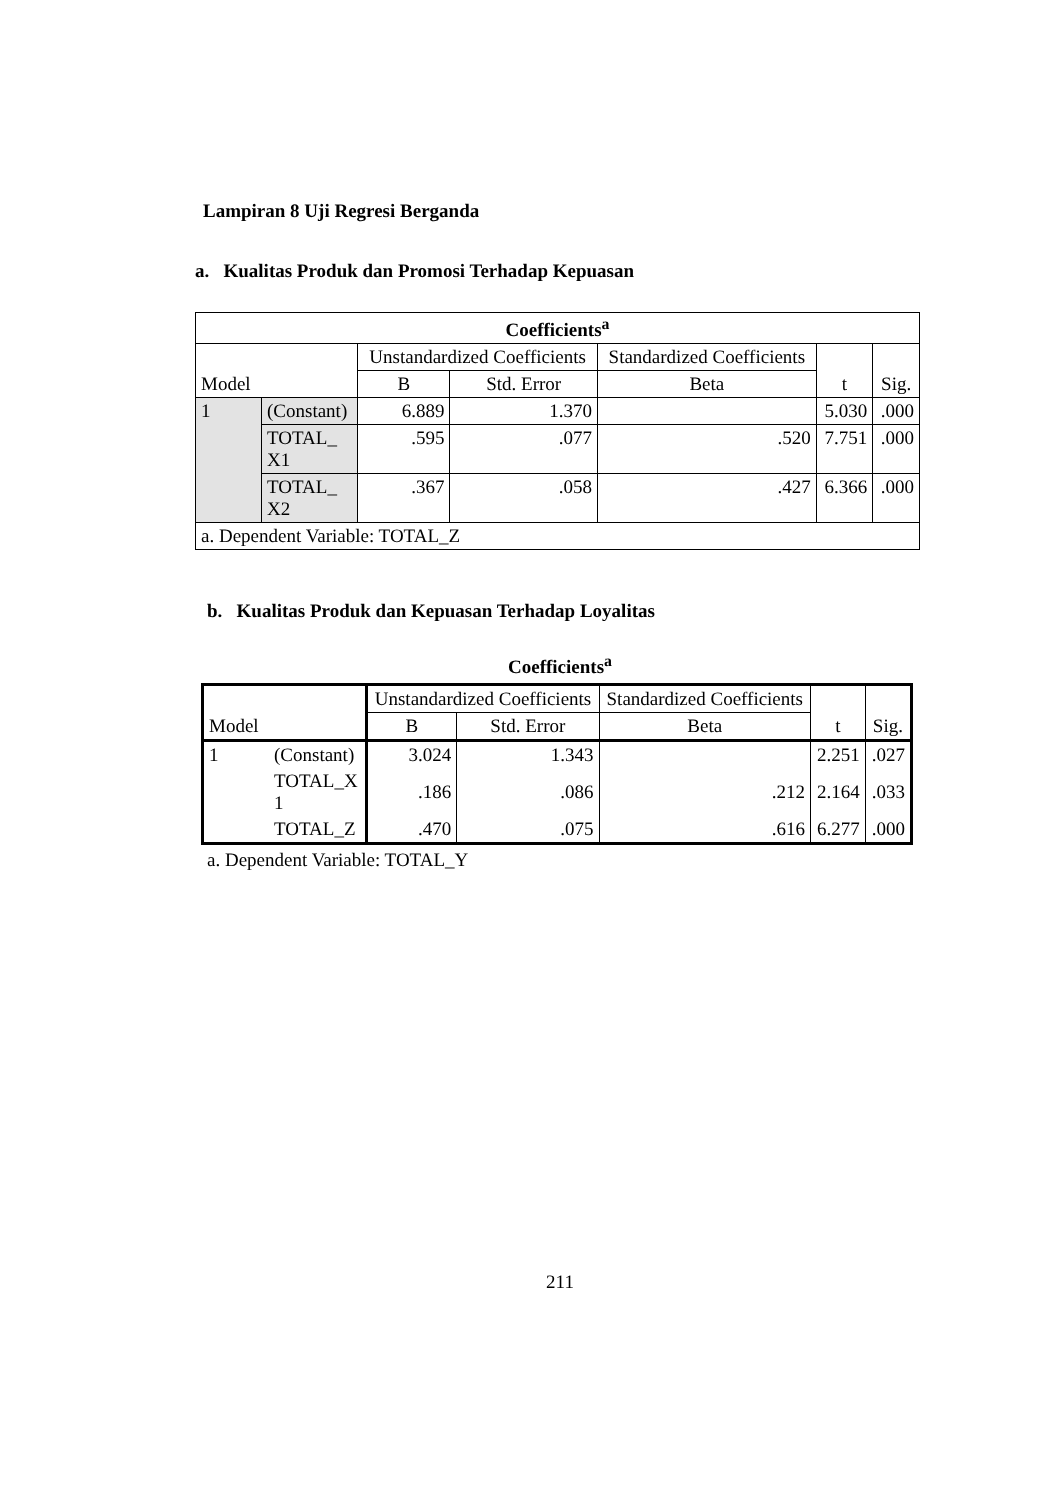Lampiran 8 Uji Regresi Berganda
a. Kualitas Produk dan Promosi Terhadap Kepuasan
| Coefficients<sup>a</sup> | | | | | | |
| --- | --- | --- | --- | --- | --- | --- |
| Model | | Unstandardized Coefficients | | Standardized Coefficients | t | Sig. |
| | | B | Std. Error | Beta | | |
| 1 | (Constant) | 6.889 | 1.370 | | 5.030 | .000 |
| | TOTAL_ X1 | .595 | .077 | .520 | 7.751 | .000 |
| | TOTAL_ X2 | .367 | .058 | .427 | 6.366 | .000 |
| a. Dependent Variable: TOTAL_Z | | | | | | |
b. Kualitas Produk dan Kepuasan Terhadap Loyalitas
Coefficients<sup>a</sup>
| Model | | Unstandardized Coefficients | | Standardized Coefficients | t | Sig. |
| | | B | Std. Error | Beta | | |
| 1 | (Constant) | 3.024 | 1.343 | | 2.251 | .027 |
| | TOTAL_X 1 | .186 | .086 | .212 | 2.164 | .033 |
| | TOTAL_Z | .470 | .075 | .616 | 6.277 | .000 |
a. Dependent Variable: TOTAL_Y
211